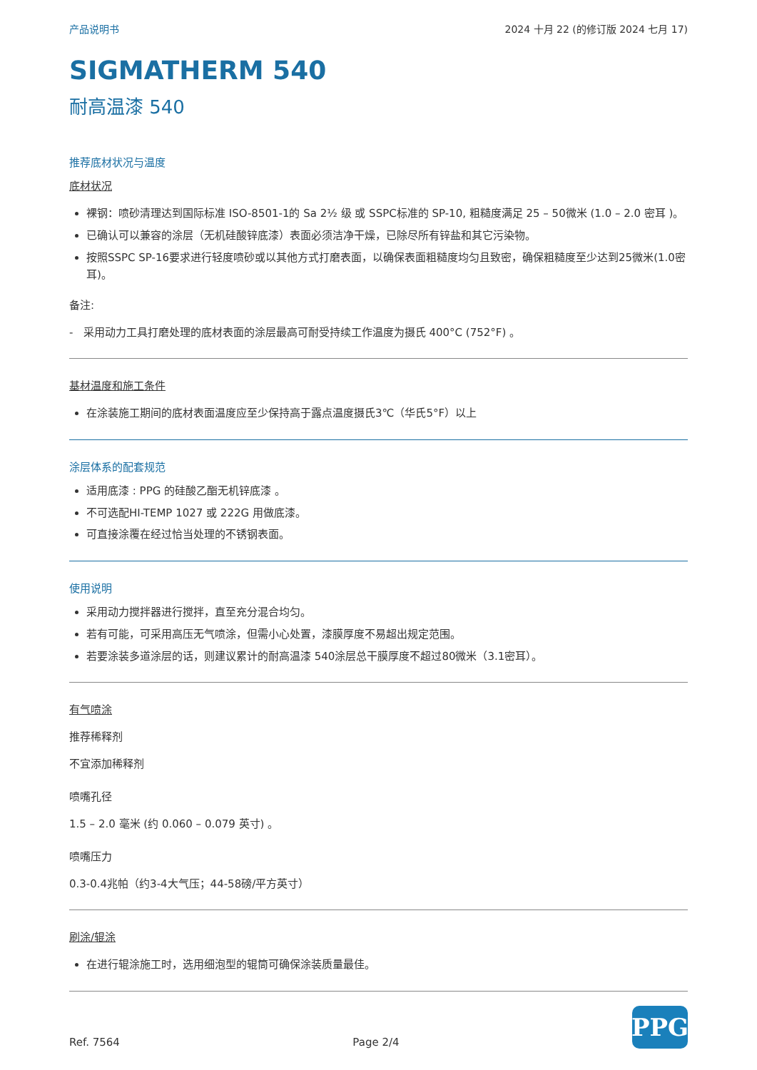产品说明书 2024 十月 22 (的修订版 2024 七月 17)
SIGMATHERM 540
耐高温漆 540
推荐底材状况与温度
底材状况
裸钢：喷砂清理达到国际标准 ISO-8501-1的 Sa 2½ 级 或 SSPC标准的 SP-10, 粗糙度满足 25 – 50微米 (1.0 – 2.0 密耳 )。
已确认可以兼容的涂层（无机硅酸锌底漆）表面必须洁净干燥，已除尽所有锌盐和其它污染物。
按照SSPC SP-16要求进行轻度喷砂或以其他方式打磨表面，以确保表面粗糙度均匀且致密，确保粗糙度至少达到25微米(1.0密耳)。
备注:
- 采用动力工具打磨处理的底材表面的涂层最高可耐受持续工作温度为摄氏 400°C (752°F) 。
基材温度和施工条件
在涂装施工期间的底材表面温度应至少保持高于露点温度摄氏3℃（华氏5°F）以上
涂层体系的配套规范
适用底漆 : PPG 的硅酸乙酯无机锌底漆 。
不可选配HI-TEMP 1027 或 222G 用做底漆。
可直接涂覆在经过恰当处理的不锈钢表面。
使用说明
采用动力搅拌器进行搅拌，直至充分混合均匀。
若有可能，可采用高压无气喷涂，但需小心处置，漆膜厚度不易超出规定范围。
若要涂装多道涂层的话，则建议累计的耐高温漆 540涂层总干膜厚度不超过80微米（3.1密耳）。
有气喷涂
推荐稀释剂
不宜添加稀释剂
喷嘴孔径
1.5 – 2.0 毫米 (约 0.060 – 0.079 英寸) 。
喷嘴压力
0.3-0.4兆帕（约3-4大气压；44-58磅/平方英寸）
刷涂/辊涂
在进行辊涂施工时，选用细泡型的辊筒可确保涂装质量最佳。
Ref. 7564 Page 2/4
PPG